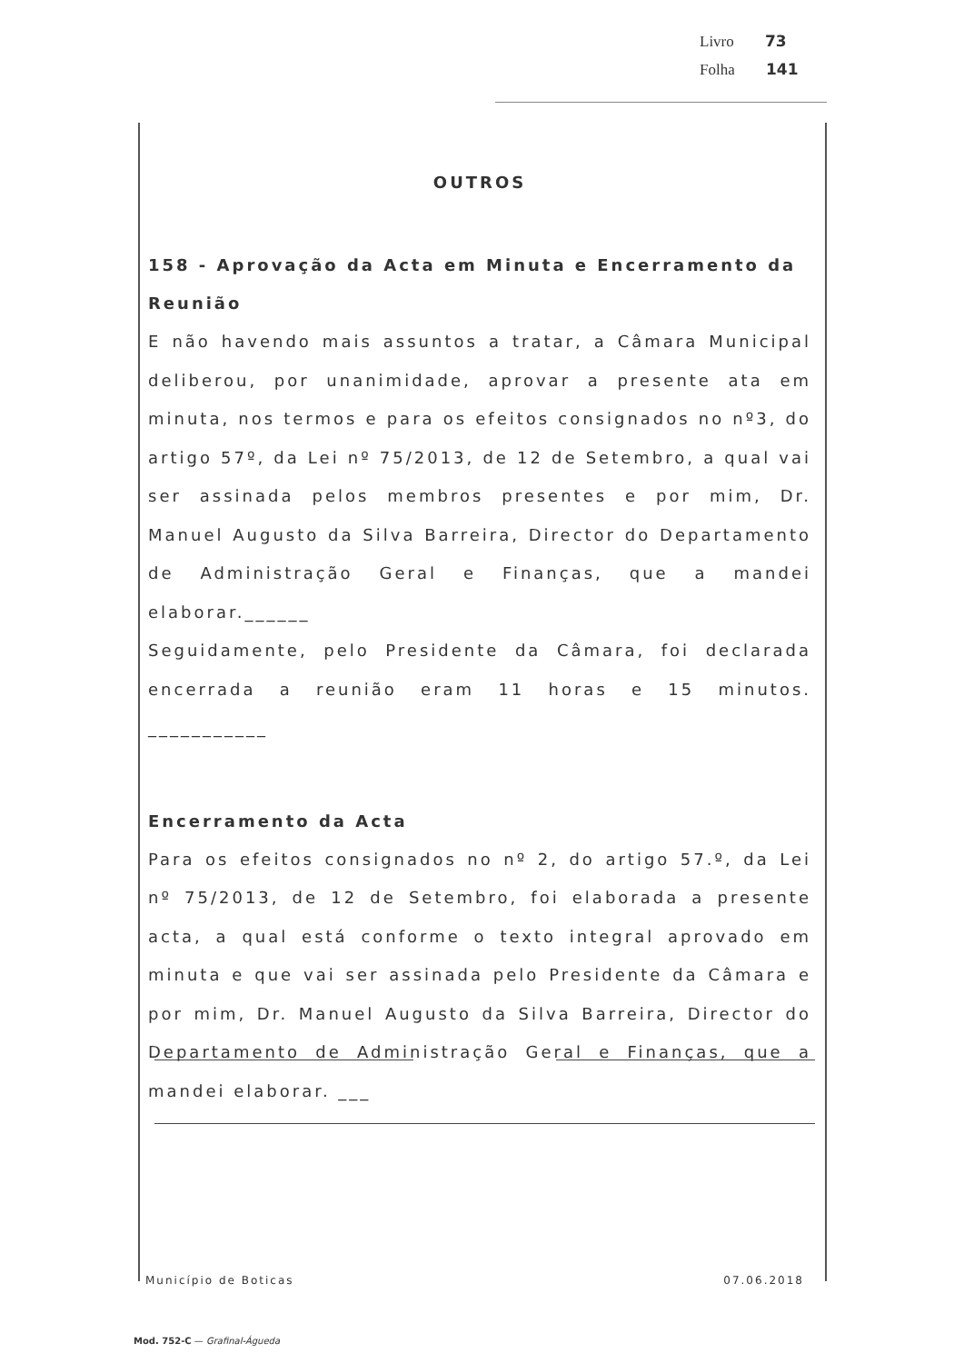Livro 73
Folha 141
OUTROS
158 - Aprovação da Acta em Minuta e Encerramento da Reunião
E não havendo mais assuntos a tratar, a Câmara Municipal deliberou, por unanimidade, aprovar a presente ata em minuta, nos termos e para os efeitos consignados no nº3, do artigo 57º, da Lei nº 75/2013, de 12 de Setembro, a qual vai ser assinada pelos membros presentes e por mim, Dr. Manuel Augusto da Silva Barreira, Director do Departamento de Administração Geral e Finanças, que a mandei elaborar.______
Seguidamente, pelo Presidente da Câmara, foi declarada encerrada a reunião eram 11 horas e 15 minutos. ___________
Encerramento da Acta
Para os efeitos consignados no nº 2, do artigo 57.º, da Lei nº 75/2013, de 12 de Setembro, foi elaborada a presente acta, a qual está conforme o texto integral aprovado em minuta e que vai ser assinada pelo Presidente da Câmara e por mim, Dr. Manuel Augusto da Silva Barreira, Director do Departamento de Administração Geral e Finanças, que a mandei elaborar. ___
Município de Boticas 07.06.2018
Mod. 752-C — Grafinal-Águeda